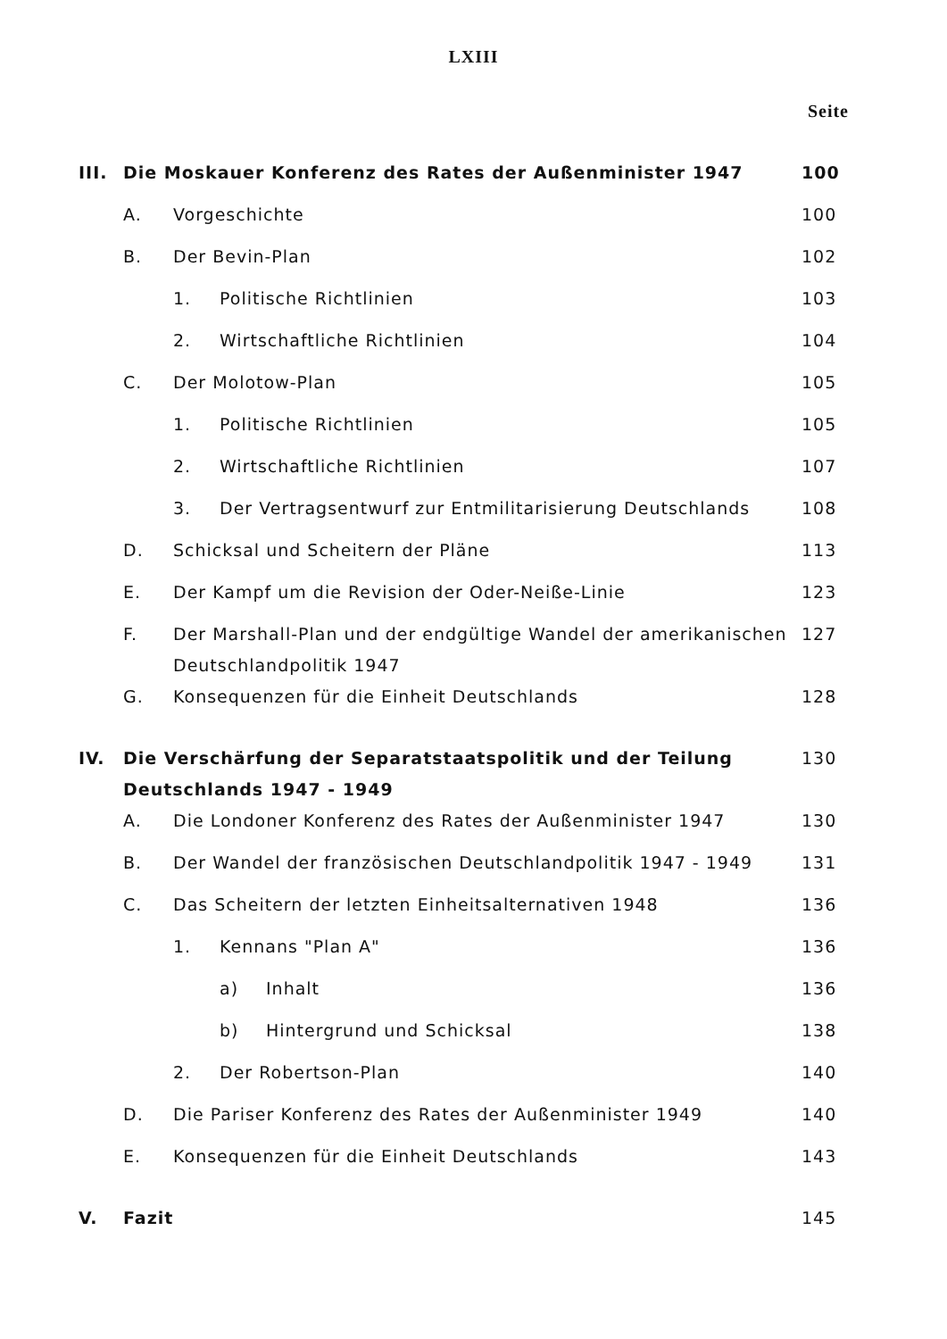LXIII
Seite
| III. | Die Moskauer Konferenz des Rates der Außenminister 1947 | | | 100 |
| | A. | Vorgeschichte | | 100 |
| | B. | Der Bevin-Plan | | 102 |
| | | 1. | Politische Richtlinien | 103 |
| | | 2. | Wirtschaftliche Richtlinien | 104 |
| | C. | Der Molotow-Plan | | 105 |
| | | 1. | Politische Richtlinien | 105 |
| | | 2. | Wirtschaftliche Richtlinien | 107 |
| | | 3. | Der Vertragsentwurf zur Entmilitarisierung Deutschlands | 108 |
| | D. | Schicksal und Scheitern der Pläne | | 113 |
| | E. | Der Kampf um die Revision der Oder-Neiße-Linie | | 123 |
| | F. | Der Marshall-Plan und der endgültige Wandel der amerikanischen Deutschlandpolitik 1947 | | 127 |
| | G. | Konsequenzen für die Einheit Deutschlands | | 128 |
| IV. | Die Verschärfung der Separatstaatspolitik und der Teilung Deutschlands 1947 - 1949 | | | 130 |
| | A. | Die Londoner Konferenz des Rates der Außenminister 1947 | | 130 |
| | B. | Der Wandel der französischen Deutschlandpolitik 1947 - 1949 | | 131 |
| | C. | Das Scheitern der letzten Einheitsalternativen 1948 | | 136 |
| | | 1. | Kennans "Plan A" | 136 |
| | | | a) Inhalt | 136 |
| | | | b) Hintergrund und Schicksal | 138 |
| | | 2. | Der Robertson-Plan | 140 |
| | D. | Die Pariser Konferenz des Rates der Außenminister 1949 | | 140 |
| | E. | Konsequenzen für die Einheit Deutschlands | | 143 |
| V. | Fazit | | | 145 |